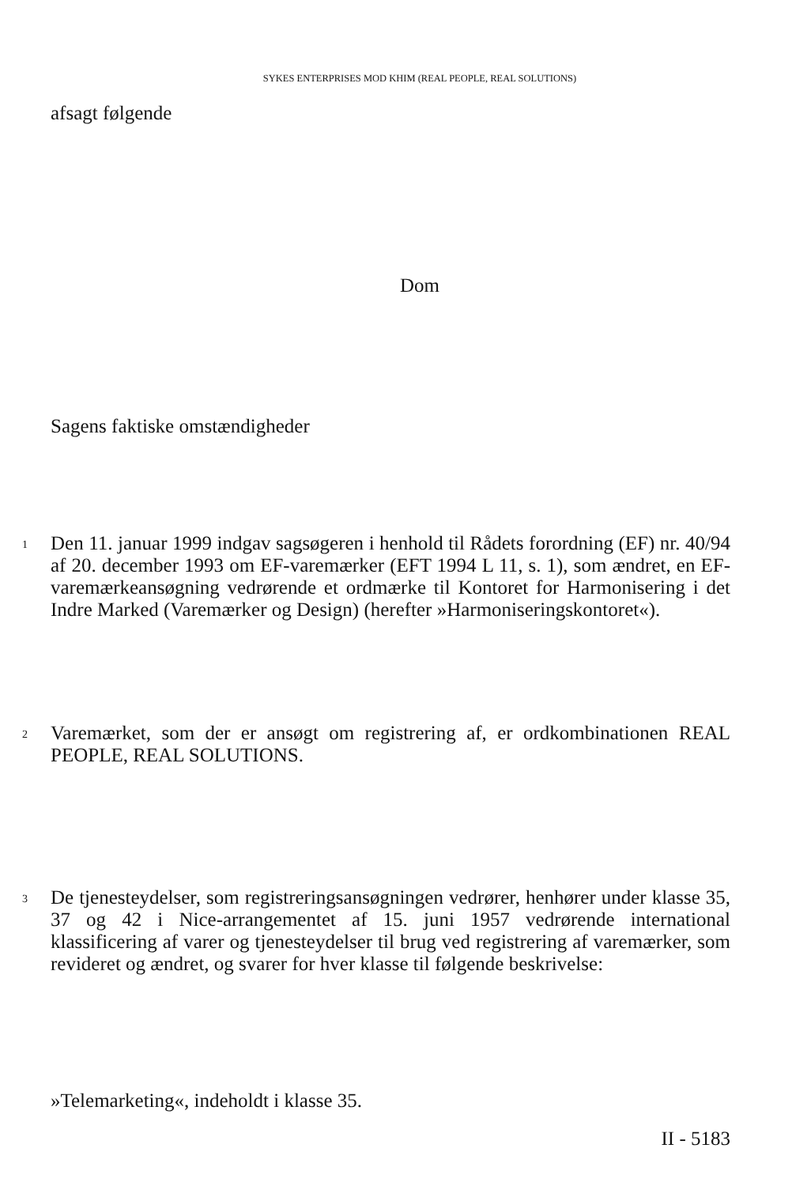SYKES ENTERPRISES MOD KHIM (REAL PEOPLE, REAL SOLUTIONS)
afsagt følgende
Dom
Sagens faktiske omstændigheder
1
Den 11. januar 1999 indgav sagsøgeren i henhold til Rådets forordning (EF) nr. 40/94 af 20. december 1993 om EF-varemærker (EFT 1994 L 11, s. 1), som ændret, en EF-varemærkeansøgning vedrørende et ordmærke til Kontoret for Harmonisering i det Indre Marked (Varemærker og Design) (herefter »Harmoniseringskontoret«).
2
Varemærket, som der er ansøgt om registrering af, er ordkombinationen REAL PEOPLE, REAL SOLUTIONS.
3
De tjenesteydelser, som registreringsansøgningen vedrører, henhører under klasse 35, 37 og 42 i Nice-arrangementet af 15. juni 1957 vedrørende international klassificering af varer og tjenesteydelser til brug ved registrering af varemærker, som revideret og ændret, og svarer for hver klasse til følgende beskrivelse:
»Telemarketing«, indeholdt i klasse 35.
II - 5183